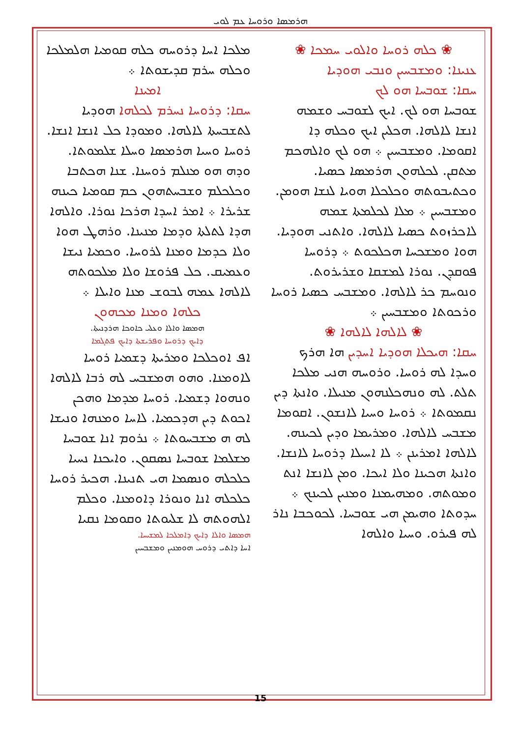ܗܪܡܣܐ ܘܪܘܚܐ ܥܡ ܠܘܝ
ܡܠܟܐ ܐܚܐ ܕܪܘܚܗ ܟܠܗ ܩܘܡܝܐ ܗܠܡܠܟܐ ܘܟܠܗ ܚܪܡ ܩܕܝܫܘܬܐ ܀
ܐܡܝܢܐ
ܚܩܐ: ܕܪܘܚܐ ܢܚܪܡ ܠܟܠܗܐ ܗܘܕܝܐ ܠܬܫܒܚܬܐ ܠܐܠܗܐ. ܘܡܘܕܐ ܟܠ ܐܢܫܐ ܐܢܫܐ. ܪܘܚܐ ܘܚܝܐ ܗܪܡܣܐ ܘܚܠܐ ܫܠܡܘܬܐ. ܘܕܗ ܗܘ ܡܢܠܡ ܪܘܚܢܐ. ܫܢܐ ܗܟܬܒܐ ܘܟܠܟܠܡ ܘܫܒܚܬܗܘܢ ܟܡ ܩܘܡܝܐ ܟܝܢܗ ܫܪܝܪܐ ܀ ܐܡܪ ܐܚܕܐ ܗܪܟܐ ܢܘܪܐ. ܘܐܠܗܐ ܗܕܐ ܠܬܠܬܐ ܘܕܡܐ ܡܢܝܢܐ. ܘܪܗܛ ܗܘܐ ܘܠܐ ܟܕܡܐ ܘܡܢܐ ܠܪܘܚܐ. ܘܟܡܝܐ ܢܝܫܐ ܘܥܡܝܩ. ܟܠ ܦܪܘܫܐ ܘܠܐ ܡܠܟܘܬܗ ܠܐܠܗܐ ܥܡܗ ܠܒܘܫ ܡܢܐ ܘܐܝܠܐ ܀
ܟܠܗܐ ܘܡܢܐ ܡܟܗܘܢ
ܗܡܣܐ ܘܐܠܐ ܘܥܠܝ ܟܐܘܟܐ ܗܪܕܢܝܬܐ.
ܕܐܝܟ ܕܪܘܚܐ ܘܦܪܝܫܬܐ ܕܐܝܟ ܦܬܓܡܐ
ܐܦ ܐܘܟܠܟܐ ܘܡܪܝܬܐ ܕܫܡܝܐ ܪܘܚܐ ܠܐܘܡܢܐ. ܘܗܘ ܗܡܫܒܚ ܠܗ ܪܒܐ ܠܐܠܗܐ ܘܢܗܘܐ ܕܫܡܝܐ. ܪܘܚܐ ܡܕܡܐ ܘܗܟܢ ܐܟܘܬ ܕܝܢ ܗܕܟܡܝܐ. ܠܐܚܐ ܘܡܢܗܐ ܘܢܝܫܐ ܠܗ ܗ ܡܫܒܚܘܬܐ ܀ ܢܪܘܡ ܐܢܐ ܫܘܒܚܐ ܡܫܠܡܐ ܫܘܒܚܐ ܢܣܩܘܢ. ܘܐܝܟܢܐ ܢܚܝܐ ܟܠܟܠܗ ܘܢܣܡܐ ܗܝ ܬܢܝܢܐ. ܗܟܝܪ ܪܘܚܐ ܟܠܟܠܗ ܐܢܐ ܘܢܘܪܐ ܕܐܘܡܢܐ. ܘܟܠܡ ܐܠܗܘܬܗ ܠܐ ܫܠܝܘܬܐ ܘܩܘܡܐ ܢܩܝܐ
ܗܡܣܐ ܘܐܠܐ ܕܐܝܟ ܕܐܡܠܟܐ ܠܡܫܝܚܐ.
ܐܚܐ ܕܐܬܝ ܕܪܘܚ ܗܘܡܢܝܢ ܘܡܫܒܚܝܢ
❀ ܟܠܗ ܪܘܚܐ ܘܐܠܘܝ ܚܡܟܐ ❀
ܥܢܝܢܐ: ܘܡܫܒܚܝܢ ܘܢܒܝ ܗܘܕܝܐ
ܚܩܐ: ܫܘܒܚܐ ܗܘ ܠܟ
ܫܘܒܚܐ ܗܘ ܠܟ. ܐܝܟ ܠܫܘܒܚ ܘܫܡܗ ܐܢܫܐ ܠܐܠܗܐ. ܗܟܠܝܢ ܐܝܟ ܘܟܠܗ ܕܐ ܐܩܘܡܐ. ܘܡܫܒܚܝܢ ܀ ܗܘ ܠܟ ܘܐܠܗܟܡ ܡܬܩܢ. ܠܟܠܗܘܢ ܗܪܡܣܐ ܟܣܝܐ. ܘܟܬܝܒܘܬܗ ܘܟܠܟܠܐ ܗܘܝܐ ܠܢܫܐ ܗܘܡܢ. ܘܡܫܒܚܝܢ ܀ ܡܠܐ ܠܟܠܡܬܐ ܫܡܗ ܠܐܟܪܙܘܬ ܟܣܝܐ ܠܐܠܗܐ. ܘܐܬܢܝ ܗܘܕܝܐ. ܗܘܐ ܘܡܫܟܚܐ ܗܟܠܟܘܬ ܀ ܕܪܘܚܐ ܦܘܩܕܢ. ܢܘܪܐ ܠܡܫܩܐ ܘܫܪܝܪܘܬ. ܘܢܘܚܡ ܟܪ ܠܐܠܗܐ. ܘܡܫܒܚ ܟܣܝܐ ܪܘܚܐ ܘܪܟܘܬܐ ܘܡܫܒܚܝܢ ܀
❀ ܠܐܠܗܐ ܠܐܠܗܐ ❀
ܚܩܐ: ܗܝܟܠܐ ܗܘܕܝܐ ܐܚܕܝܢ ܗܐ ܗܪܟ ܘܚܕܐ ܠܗ ܪܘܚܐ. ܘܪܘܚܗ ܗܢܝ ܡܠܟܐ ܬܠܬ. ܠܗ ܘܢܗܟܠܢܗܘܢ ܡܢܝܠܐ. ܘܐܢܬܐ ܕܝܢ ܢܩܡܘܬܐ ܀ ܪܘܚܐ ܘܚܝܐ ܠܐܢܫܘܢ. ܐܩܘܡܐ ܡܫܒܚ ܠܐܠܗܐ. ܘܡܪܝܡܐ ܘܕܝܢ ܠܟܝܢܗ. ܠܐܠܗܐ ܐܡܪܝܢܢ ܀ ܠܐ ܐܚܝܠܐ ܕܪܘܚܐ ܠܐܢܫܐ. ܘܐܢܬܐ ܗܟܝܢܐ ܘܠܐ ܐܝܟܐ. ܘܡܢ ܠܐܢܫܐ ܐܢܬ ܘܡܘܬܗ. ܘܡܗܝܡܢܐ ܘܡܢܝܢ ܠܟܝܢܟ ܀ ܚܕܘܬܐ ܘܗܝܡܢ ܗܝ ܫܘܒܚܐ. ܠܟܘܟܒܐ ܢܐܪ ܠܗ ܦܝܪܘ. ܘܚܝܐ ܘܐܠܗܐ
15